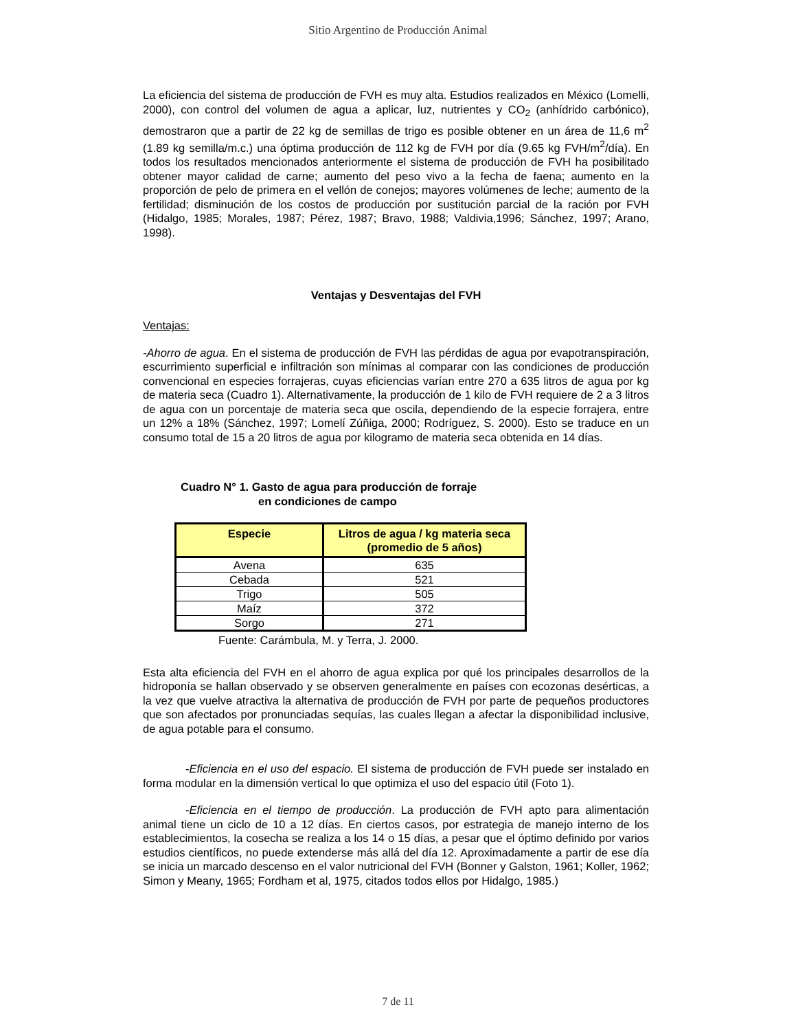Sitio Argentino de Producción Animal
La eficiencia del sistema de producción de FVH es muy alta. Estudios realizados en México (Lomelli, 2000), con control del volumen de agua a aplicar, luz, nutrientes y CO<sub>2</sub> (anhídrido carbónico), demostraron que a partir de 22 kg de semillas de trigo es posible obtener en un área de 11,6 m<sup>2</sup> (1.89 kg semilla/m.c.) una óptima producción de 112 kg de FVH por día (9.65 kg FVH/m<sup>2</sup>/día). En todos los resultados mencionados anteriormente el sistema de producción de FVH ha posibilitado obtener mayor calidad de carne; aumento del peso vivo a la fecha de faena; aumento en la proporción de pelo de primera en el vellón de conejos; mayores volúmenes de leche; aumento de la fertilidad; disminución de los costos de producción por sustitución parcial de la ración por FVH (Hidalgo, 1985; Morales, 1987; Pérez, 1987; Bravo, 1988; Valdivia,1996; Sánchez, 1997; Arano, 1998).
Ventajas y Desventajas del FVH
Ventajas:
-Ahorro de agua. En el sistema de producción de FVH las pérdidas de agua por evapotranspiración, escurrimiento superficial e infiltración son mínimas al comparar con las condiciones de producción convencional en especies forrajeras, cuyas eficiencias varían entre 270 a 635 litros de agua por kg de materia seca (Cuadro 1). Alternativamente, la producción de 1 kilo de FVH requiere de 2 a 3 litros de agua con un porcentaje de materia seca que oscila, dependiendo de la especie forrajera, entre un 12% a 18% (Sánchez, 1997; Lomelí Zúñiga, 2000; Rodríguez, S. 2000). Esto se traduce en un consumo total de 15 a 20 litros de agua por kilogramo de materia seca obtenida en 14 días.
Cuadro N° 1. Gasto de agua para producción de forraje
en condiciones de campo
| Especie | Litros de agua / kg materia seca (promedio de 5 años) |
| --- | --- |
| Avena | 635 |
| Cebada | 521 |
| Trigo | 505 |
| Maíz | 372 |
| Sorgo | 271 |
Fuente: Carámbula, M. y Terra, J. 2000.
Esta alta eficiencia del FVH en el ahorro de agua explica por qué los principales desarrollos de la hidroponía se hallan observado y se observen generalmente en países con ecozonas desérticas, a la vez que vuelve atractiva la alternativa de producción de FVH por parte de pequeños productores que son afectados por pronunciadas sequías, las cuales llegan a afectar la disponibilidad inclusive, de agua potable para el consumo.
-Eficiencia en el uso del espacio. El sistema de producción de FVH puede ser instalado en forma modular en la dimensión vertical lo que optimiza el uso del espacio útil (Foto 1).
-Eficiencia en el tiempo de producción. La producción de FVH apto para alimentación animal tiene un ciclo de 10 a 12 días. En ciertos casos, por estrategia de manejo interno de los establecimientos, la cosecha se realiza a los 14 o 15 días, a pesar que el óptimo definido por varios estudios científicos, no puede extenderse más allá del día 12. Aproximadamente a partir de ese día se inicia un marcado descenso en el valor nutricional del FVH (Bonner y Galston, 1961; Koller, 1962; Simon y Meany, 1965; Fordham et al, 1975, citados todos ellos por Hidalgo, 1985.)
7 de 11